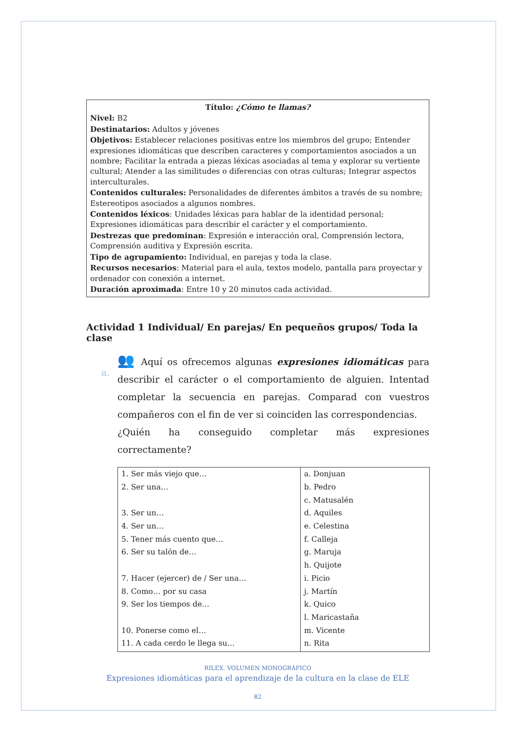Título: ¿Cómo te llamas?
Nivel: B2
Destinatarios: Adultos y jóvenes
Objetivos: Establecer relaciones positivas entre los miembros del grupo; Entender expresiones idiomáticas que describen caracteres y comportamientos asociados a un nombre; Facilitar la entrada a piezas léxicas asociadas al tema y explorar su vertiente cultural; Atender a las similitudes o diferencias con otras culturas; Integrar aspectos interculturales.
Contenidos culturales: Personalidades de diferentes ámbitos a través de su nombre; Estereotipos asociados a algunos nombres.
Contenidos léxicos: Unidades léxicas para hablar de la identidad personal; Expresiones idiomáticas para describir el carácter y el comportamiento.
Destrezas que predominan: Expresión e interacción oral, Comprensión lectora, Comprensión auditiva y Expresión escrita.
Tipo de agrupamiento: Individual, en parejas y toda la clase.
Recursos necesarios: Material para el aula, textos modelo, pantalla para proyectar y ordenador con conexión a internet.
Duración aproximada: Entre 10 y 20 minutos cada actividad.
Actividad 1 Individual/ En parejas/ En pequeños grupos/ Toda la clase
a.
👥 Aquí os ofrecemos algunas expresiones idiomáticas para describir el carácter o el comportamiento de alguien. Intentad completar la secuencia en parejas. Comparad con vuestros compañeros con el fin de ver si coinciden las correspondencias.
¿Quién ha conseguido completar más expresiones correctamente?
| 1. Ser más viejo que… | a. Donjuan |
| 2. Ser una… | b. Pedro |
| | c. Matusalén |
| 3. Ser un… | d. Aquiles |
| 4. Ser un… | e. Celestina |
| 5. Tener más cuento que… | f. Calleja |
| 6. Ser su talón de… | g. Maruja |
| | h. Quijote |
| 7. Hacer (ejercer) de / Ser una… | i. Picio |
| 8. Como… por su casa | j. Martín |
| 9. Ser los tiempos de… | k. Quico |
| | l. Maricastaña |
| 10. Ponerse como el… | m. Vicente |
| 11. A cada cerdo le llega su… | n. Rita |
RILEX. VOLUMEN MONOGRÁFICO
Expresiones idiomáticas para el aprendizaje de la cultura en la clase de ELE
82